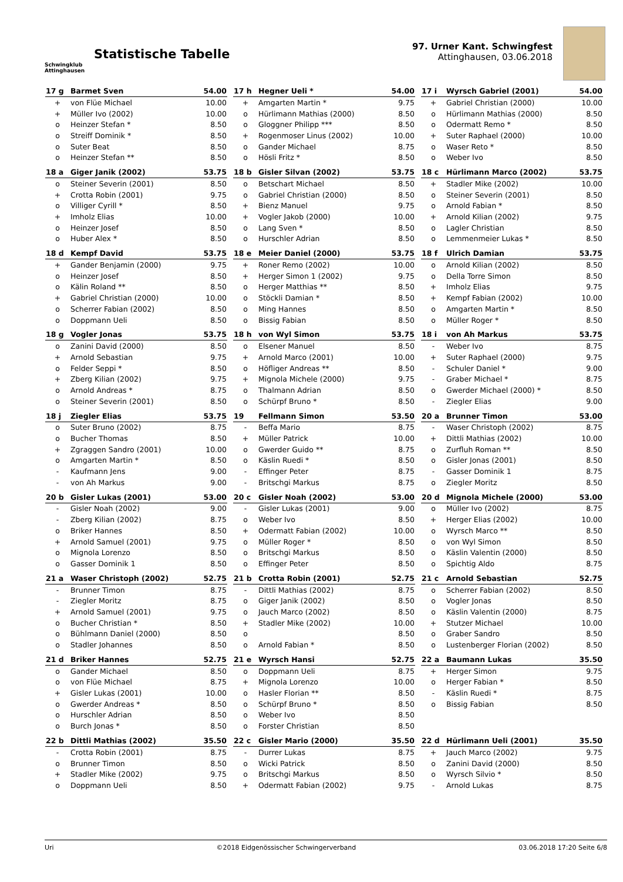Schwingklub
Attinghausen
Statistische Tabelle
97. Urner Kant. Schwingfest
Attinghausen, 03.06.2018
| 17 g | Barmet Sven | 54.00 |
| --- | --- | --- |
| + | von Flüe Michael | 10.00 |
| + | Müller Ivo (2002) | 10.00 |
| o | Heinzer Stefan * | 8.50 |
| o | Streiff Dominik * | 8.50 |
| o | Suter Beat | 8.50 |
| o | Heinzer Stefan ** | 8.50 |
| 17 h | Hegner Ueli * | 54.00 |
| --- | --- | --- |
| + | Amgarten Martin * | 9.75 |
| o | Hürlimann Mathias (2000) | 8.50 |
| o | Gloggner Philipp *** | 8.50 |
| + | Rogenmoser Linus (2002) | 10.00 |
| o | Gander Michael | 8.75 |
| o | Hösli Fritz * | 8.50 |
| 17 i | Wyrsch Gabriel (2001) | 54.00 |
| --- | --- | --- |
| + | Gabriel Christian (2000) | 10.00 |
| o | Hürlimann Mathias (2000) | 8.50 |
| o | Odermatt Remo * | 8.50 |
| + | Suter Raphael (2000) | 10.00 |
| o | Waser Reto * | 8.50 |
| o | Weber Ivo | 8.50 |
| 18 a | Giger Janik (2002) | 53.75 |
| --- | --- | --- |
| o | Steiner Severin (2001) | 8.50 |
| + | Crotta Robin (2001) | 9.75 |
| o | Villiger Cyrill * | 8.50 |
| + | Imholz Elias | 10.00 |
| o | Heinzer Josef | 8.50 |
| o | Huber Alex * | 8.50 |
| 18 b | Gisler Silvan (2002) | 53.75 |
| --- | --- | --- |
| o | Betschart Michael | 8.50 |
| o | Gabriel Christian (2000) | 8.50 |
| + | Bienz Manuel | 9.75 |
| + | Vogler Jakob (2000) | 10.00 |
| o | Lang Sven * | 8.50 |
| o | Hurschler Adrian | 8.50 |
| 18 c | Hürlimann Marco (2002) | 53.75 |
| --- | --- | --- |
| + | Stadler Mike (2002) | 10.00 |
| o | Steiner Severin (2001) | 8.50 |
| o | Arnold Fabian * | 8.50 |
| + | Arnold Kilian (2002) | 9.75 |
| o | Lagler Christian | 8.50 |
| o | Lemmenmeier Lukas * | 8.50 |
| 18 d | Kempf David | 53.75 |
| --- | --- | --- |
| + | Gander Benjamin (2000) | 9.75 |
| o | Heinzer Josef | 8.50 |
| o | Kälin Roland ** | 8.50 |
| + | Gabriel Christian (2000) | 10.00 |
| o | Scherrer Fabian (2002) | 8.50 |
| o | Doppmann Ueli | 8.50 |
| 18 e | Meier Daniel (2000) | 53.75 |
| --- | --- | --- |
| + | Roner Remo (2002) | 10.00 |
| + | Herger Simon 1 (2002) | 9.75 |
| o | Herger Matthias ** | 8.50 |
| o | Stöckli Damian * | 8.50 |
| o | Ming Hannes | 8.50 |
| o | Bissig Fabian | 8.50 |
| 18 f | Ulrich Damian | 53.75 |
| --- | --- | --- |
| o | Arnold Kilian (2002) | 8.50 |
| o | Della Torre Simon | 8.50 |
| + | Imholz Elias | 9.75 |
| + | Kempf Fabian (2002) | 10.00 |
| o | Amgarten Martin * | 8.50 |
| o | Müller Roger * | 8.50 |
| 18 g | Vogler Jonas | 53.75 |
| --- | --- | --- |
| o | Zanini David (2000) | 8.50 |
| + | Arnold Sebastian | 9.75 |
| o | Felder Seppi * | 8.50 |
| + | Zberg Kilian (2002) | 9.75 |
| o | Arnold Andreas * | 8.75 |
| o | Steiner Severin (2001) | 8.50 |
| 18 h | von Wyl Simon | 53.75 |
| --- | --- | --- |
| o | Elsener Manuel | 8.50 |
| + | Arnold Marco (2001) | 10.00 |
| o | Höfliger Andreas ** | 8.50 |
| + | Mignola Michele (2000) | 9.75 |
| o | Thalmann Adrian | 8.50 |
| o | Schürpf Bruno * | 8.50 |
| 18 i | von Ah Markus | 53.75 |
| --- | --- | --- |
| - | Weber Ivo | 8.75 |
| + | Suter Raphael (2000) | 9.75 |
| - | Schuler Daniel * | 9.00 |
| - | Graber Michael * | 8.75 |
| o | Gwerder Michael (2000) * | 8.50 |
| - | Ziegler Elias | 9.00 |
| 18 j | Ziegler Elias | 53.75 |
| --- | --- | --- |
| o | Suter Bruno (2002) | 8.75 |
| o | Bucher Thomas | 8.50 |
| + | Zgraggen Sandro (2001) | 10.00 |
| o | Amgarten Martin * | 8.50 |
| - | Kaufmann Jens | 9.00 |
| - | von Ah Markus | 9.00 |
| 19 | Fellmann Simon | 53.50 |
| --- | --- | --- |
| - | Beffa Mario | 8.75 |
| + | Müller Patrick | 10.00 |
| o | Gwerder Guido ** | 8.75 |
| o | Käslin Ruedi * | 8.50 |
| - | Effinger Peter | 8.75 |
| - | Britschgi Markus | 8.75 |
| 20 a | Brunner Timon | 53.00 |
| --- | --- | --- |
| - | Waser Christoph (2002) | 8.75 |
| + | Dittli Mathias (2002) | 10.00 |
| o | Zurfluh Roman ** | 8.50 |
| o | Gisler Jonas (2001) | 8.50 |
| - | Gasser Dominik 1 | 8.75 |
| o | Ziegler Moritz | 8.50 |
| 20 b | Gisler Lukas (2001) | 53.00 |
| --- | --- | --- |
| - | Gisler Noah (2002) | 9.00 |
| - | Zberg Kilian (2002) | 8.75 |
| o | Briker Hannes | 8.50 |
| + | Arnold Samuel (2001) | 9.75 |
| o | Mignola Lorenzo | 8.50 |
| o | Gasser Dominik 1 | 8.50 |
| 20 c | Gisler Noah (2002) | 53.00 |
| --- | --- | --- |
| - | Gisler Lukas (2001) | 9.00 |
| o | Weber Ivo | 8.50 |
| + | Odermatt Fabian (2002) | 10.00 |
| o | Müller Roger * | 8.50 |
| o | Britschgi Markus | 8.50 |
| o | Effinger Peter | 8.50 |
| 20 d | Mignola Michele (2000) | 53.00 |
| --- | --- | --- |
| o | Müller Ivo (2002) | 8.75 |
| + | Herger Elias (2002) | 10.00 |
| o | Wyrsch Marco ** | 8.50 |
| o | von Wyl Simon | 8.50 |
| o | Käslin Valentin (2000) | 8.50 |
| o | Spichtig Aldo | 8.75 |
| 21 a | Waser Christoph (2002) | 52.75 |
| --- | --- | --- |
| - | Brunner Timon | 8.75 |
| - | Ziegler Moritz | 8.75 |
| + | Arnold Samuel (2001) | 9.75 |
| o | Bucher Christian * | 8.50 |
| o | Bühlmann Daniel (2000) | 8.50 |
| o | Stadler Johannes | 8.50 |
| 21 b | Crotta Robin (2001) | 52.75 |
| --- | --- | --- |
| - | Dittli Mathias (2002) | 8.75 |
| o | Giger Janik (2002) | 8.50 |
| o | Jauch Marco (2002) | 8.50 |
| + | Stadler Mike (2002) | 10.00 |
| o | | 8.50 |
| o | Arnold Fabian * | 8.50 |
| 21 c | Arnold Sebastian | 52.75 |
| --- | --- | --- |
| o | Scherrer Fabian (2002) | 8.50 |
| o | Vogler Jonas | 8.50 |
| o | Käslin Valentin (2000) | 8.75 |
| + | Stutzer Michael | 10.00 |
| o | Graber Sandro | 8.50 |
| o | Lustenberger Florian (2002) | 8.50 |
| 21 d | Briker Hannes | 52.75 |
| --- | --- | --- |
| o | Gander Michael | 8.50 |
| o | von Flüe Michael | 8.75 |
| + | Gisler Lukas (2001) | 10.00 |
| o | Gwerder Andreas * | 8.50 |
| o | Hurschler Adrian | 8.50 |
| o | Burch Jonas * | 8.50 |
| 21 e | Wyrsch Hansi | 52.75 |
| --- | --- | --- |
| o | Doppmann Ueli | 8.75 |
| + | Mignola Lorenzo | 10.00 |
| o | Hasler Florian ** | 8.50 |
| o | Schürpf Bruno * | 8.50 |
| o | Weber Ivo | 8.50 |
| o | Forster Christian | 8.50 |
| 22 a | Baumann Lukas | 35.50 |
| --- | --- | --- |
| + | Herger Simon | 9.75 |
| o | Herger Fabian * | 8.50 |
| - | Käslin Ruedi * | 8.75 |
| o | Bissig Fabian | 8.50 |
| 22 b | Dittli Mathias (2002) | 35.50 |
| --- | --- | --- |
| - | Crotta Robin (2001) | 8.75 |
| o | Brunner Timon | 8.50 |
| + | Stadler Mike (2002) | 9.75 |
| o | Doppmann Ueli | 8.50 |
| 22 c | Gisler Mario (2000) | 35.50 |
| --- | --- | --- |
| - | Durrer Lukas | 8.75 |
| o | Wicki Patrick | 8.50 |
| o | Britschgi Markus | 8.50 |
| + | Odermatt Fabian (2002) | 9.75 |
| 22 d | Hürlimann Ueli (2001) | 35.50 |
| --- | --- | --- |
| + | Jauch Marco (2002) | 9.75 |
| o | Zanini David (2000) | 8.50 |
| o | Wyrsch Silvio * | 8.50 |
| - | Arnold Lukas | 8.75 |
Uri ©2018 Eidgenössischer Schwingerverband 03.06.2018 17:20 Seite 6/8